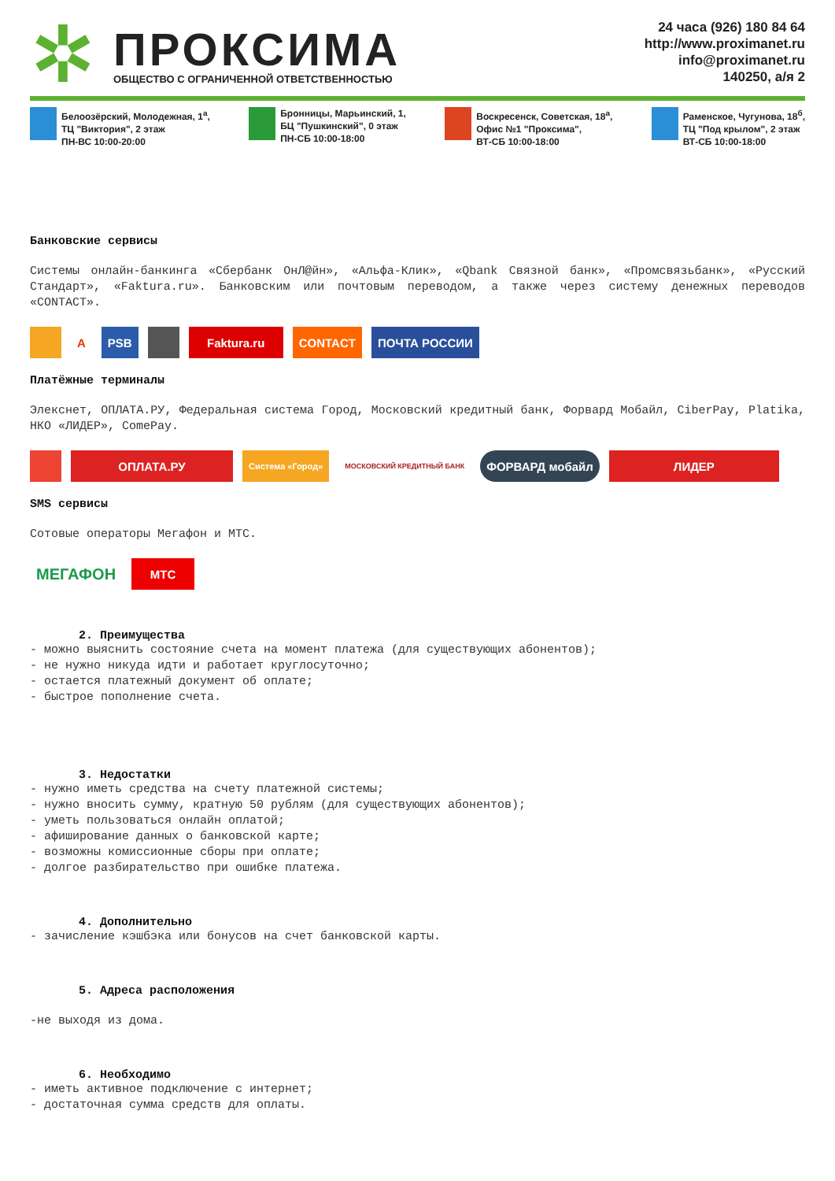✲
ПРОКСИМА
ОБЩЕСТВО С ОГРАНИЧЕННОЙ ОТВЕТСТВЕННОСТЬЮ
24 часа (926) 180 84 64
http://www.proximanet.ru
info@proximanet.ru
140250, а/я 2
Белоозёрский, Молодежная, 1<sup>а</sup>,
ТЦ "Виктория", 2 этаж
ПН-ВС 10:00-20:00
Бронницы, Марьинский, 1,
БЦ "Пушкинский", 0 этаж
ПН-СБ 10:00-18:00
Воскресенск, Советская, 18<sup>а</sup>,
Офис №1 "Проксима",
ВТ-СБ 10:00-18:00
Раменское, Чугунова, 18<sup>б</sup>,
ТЦ "Под крылом", 2 этаж
ВТ-СБ 10:00-18:00
Банковские сервисы
Системы онлайн-банкинга «Сбербанк ОнЛ@йн», «Альфа-Клик», «Qbank Связной банк», «Промсвязьбанк», «Русский Стандарт», «Faktura.ru». Банковским или почтовым переводом, а также через систему денежных переводов «CONTACT».
А PSB Faktura.ru CONTACT ПОЧТА РОССИИ
Платёжные терминалы
Элекснет, ОПЛАТА.РУ, Федеральная система Город, Московский кредитный банк, Форвард Мобайл, CiberPay, Platika, НКО «ЛИДЕР», ComePay.
ОПЛАТА.РУ
Система «Город»
МОСКОВСКИЙ КРЕДИТНЫЙ БАНК
ФОРВАРД мобайл ЛИДЕР
SMS сервисы
Сотовые операторы Мегафон и МТС.
МЕГАФОН
МТС
2. Преимущества
- можно выяснить состояние счета на момент платежа (для существующих абонентов);
- не нужно никуда идти и работает круглосуточно;
- остается платежный документ об оплате;
- быстрое пополнение счета.
3. Недостатки
- нужно иметь средства на счету платежной системы;
- нужно вносить сумму, кратную 50 рублям (для существующих абонентов);
- уметь пользоваться онлайн оплатой;
- афиширование данных о банковской карте;
- возможны комиссионные сборы при оплате;
- долгое разбирательство при ошибке платежа.
4. Дополнительно
- зачисление кэшбэка или бонусов на счет банковской карты.
5. Адреса расположения
-не выходя из дома.
6. Необходимо
- иметь активное подключение с интернет;
- достаточная сумма средств для оплаты.